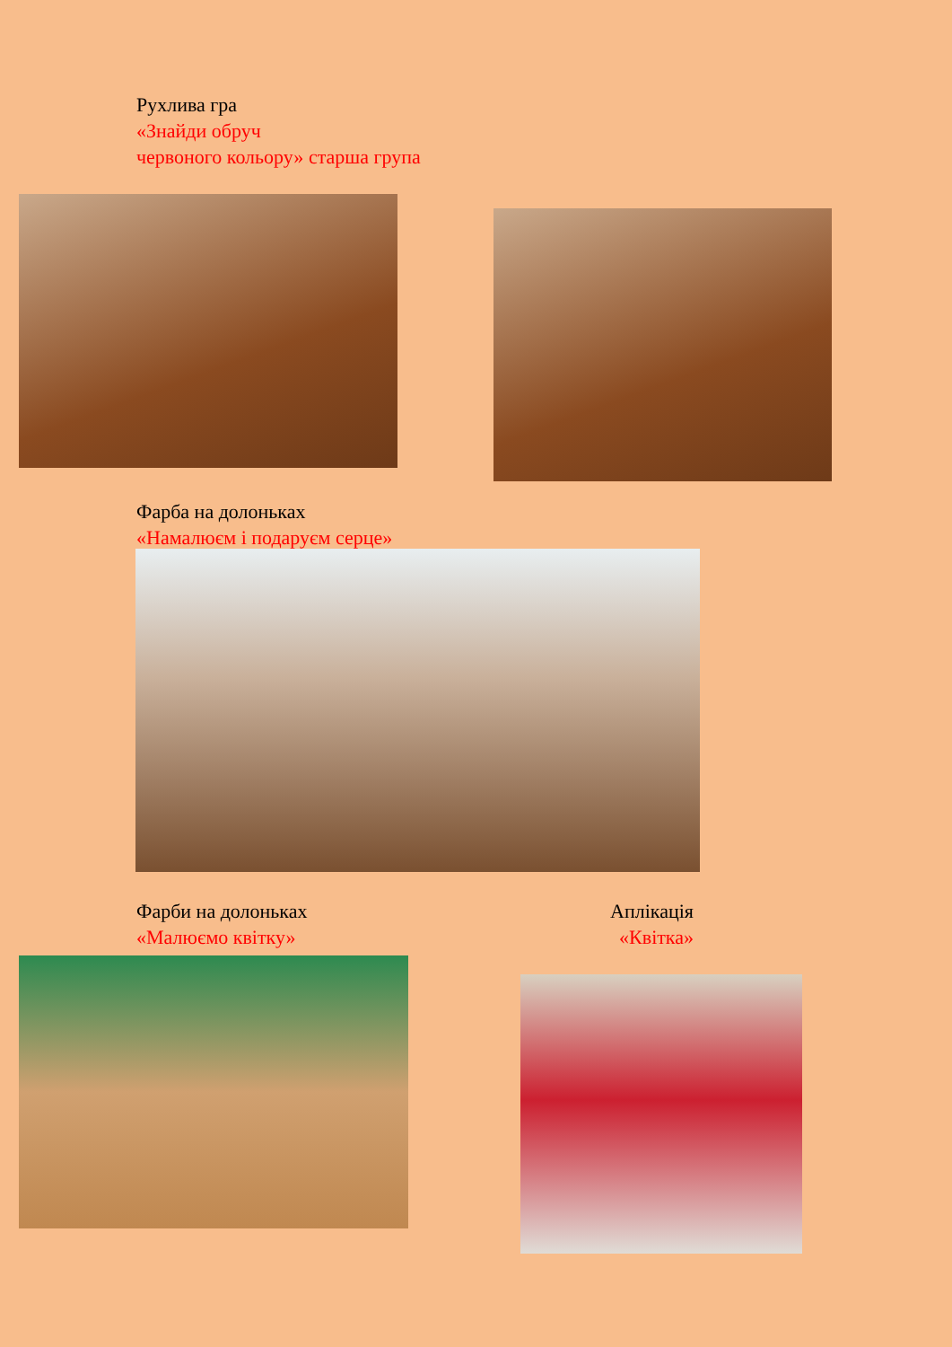Рухлива гра
«Знайди обруч
червоного кольору» старша група
Фарба на долоньках
«Намалюєм і подаруєм серце»
Фарби на долоньках
«Малюємо квітку»
Аплікація
«Квітка»